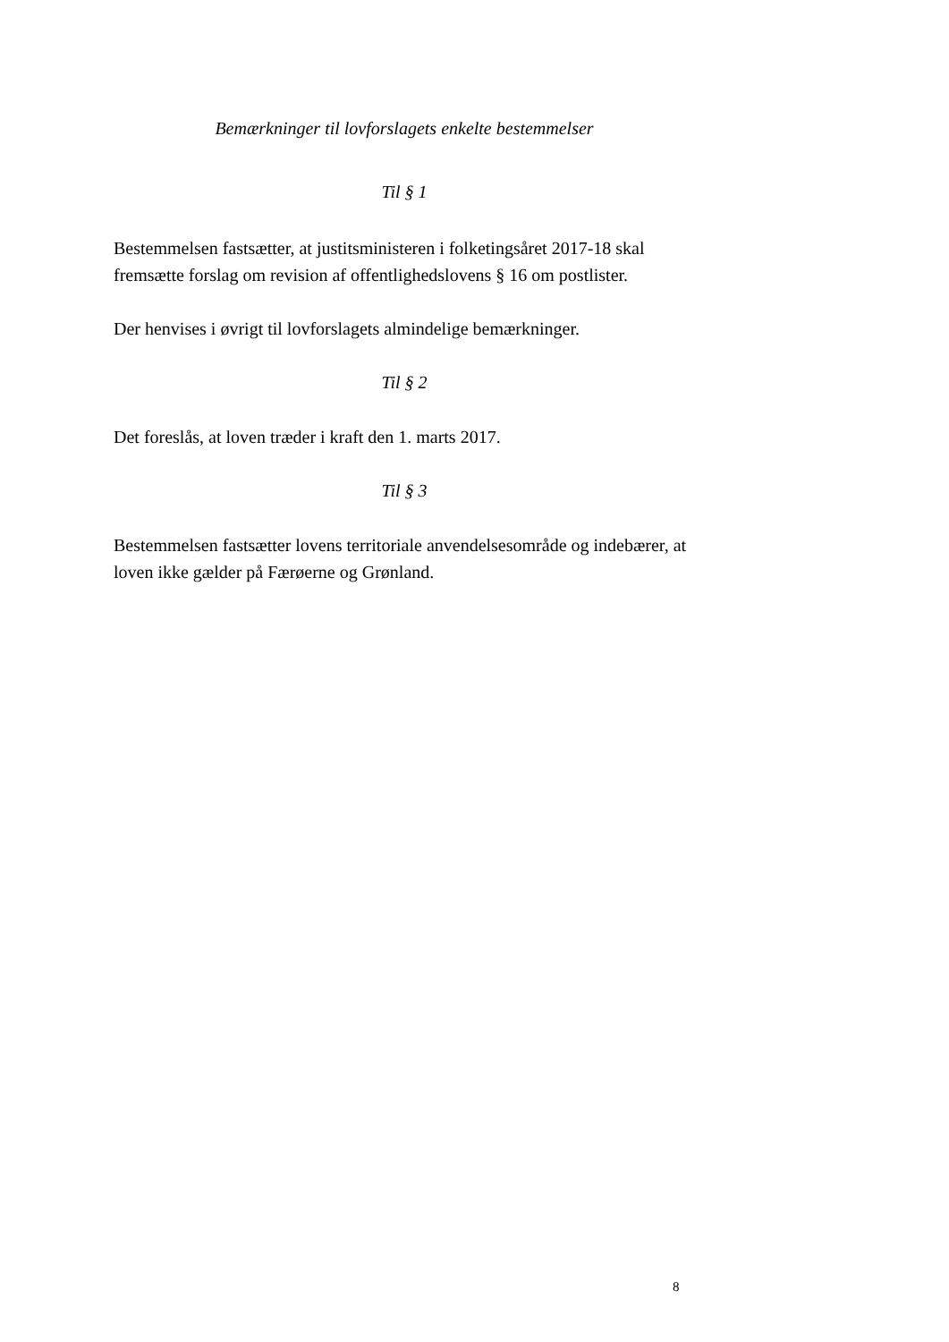Bemærkninger til lovforslagets enkelte bestemmelser
Til § 1
Bestemmelsen fastsætter, at justitsministeren i folketingsåret 2017-18 skal fremsætte forslag om revision af offentlighedslovens § 16 om postlister.
Der henvises i øvrigt til lovforslagets almindelige bemærkninger.
Til § 2
Det foreslås, at loven træder i kraft den 1. marts 2017.
Til § 3
Bestemmelsen fastsætter lovens territoriale anvendelsesområde og indebærer, at loven ikke gælder på Færøerne og Grønland.
8